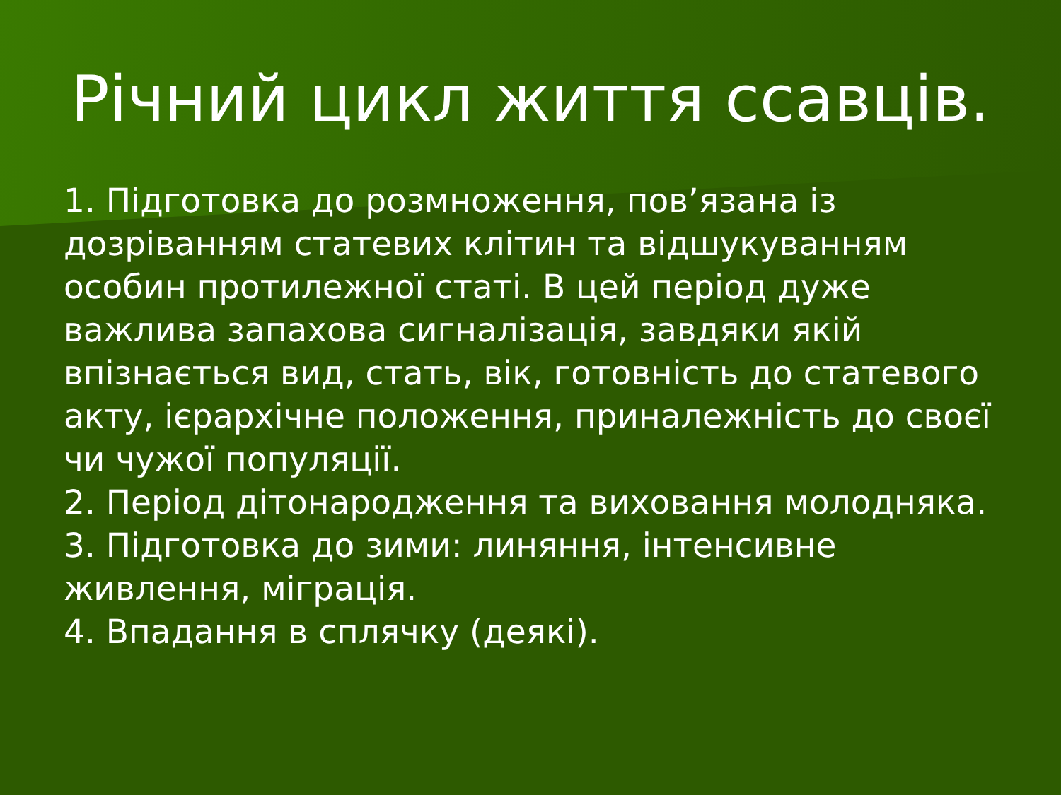Річний цикл життя ссавців.
1. Підготовка до розмноження, пов’язана із дозріванням статевих клітин та відшукуванням особин протилежної статі. В цей період дуже важлива запахова сигналізація, завдяки якій впізнається вид, стать, вік, готовність до статевого акту, ієрархічне положення, приналежність до своєї чи чужої популяції.
2. Період дітонародження та виховання молодняка.
3. Підготовка до зими: линяння, інтенсивне живлення, міграція.
4. Впадання в сплячку (деякі).